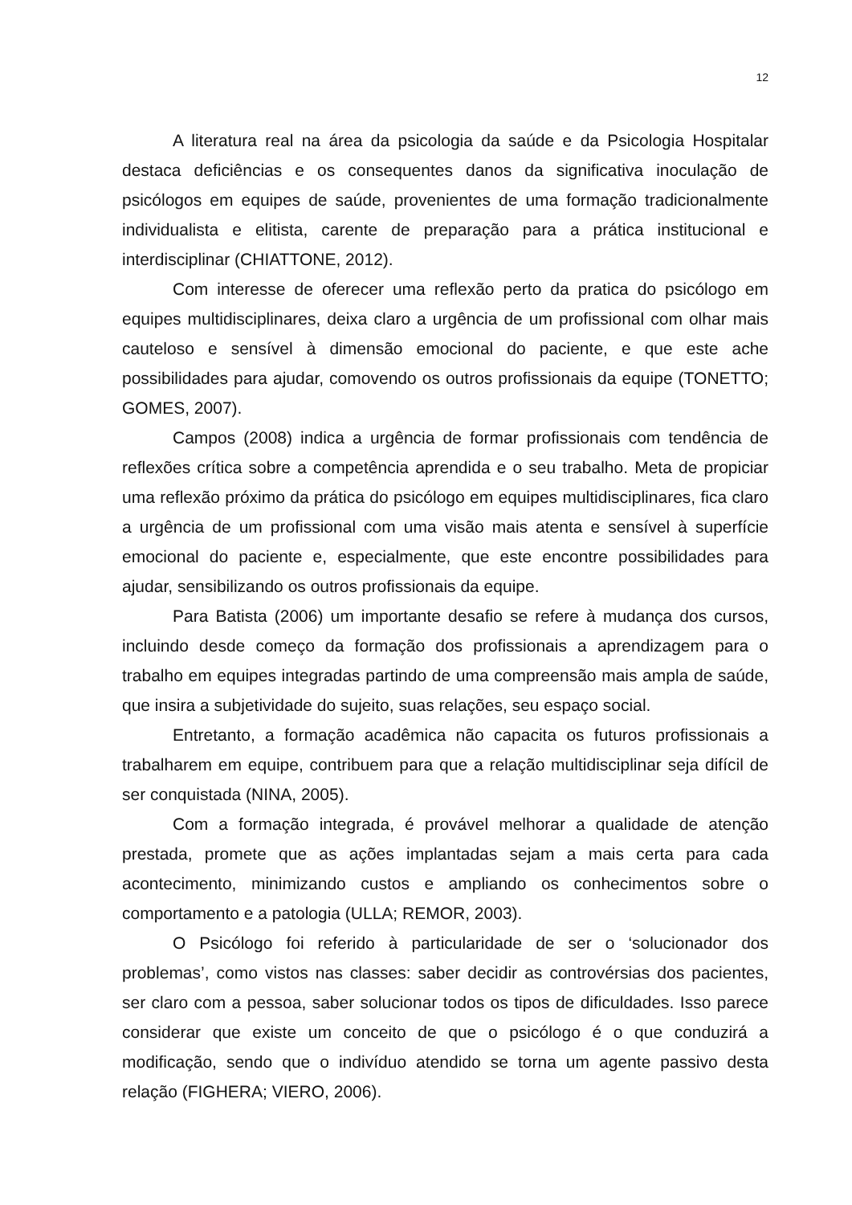12
A literatura real na área da psicologia da saúde e da Psicologia Hospitalar destaca deficiências e os consequentes danos da significativa inoculação de psicólogos em equipes de saúde, provenientes de uma formação tradicionalmente individualista e elitista, carente de preparação para a prática institucional e interdisciplinar (CHIATTONE, 2012).
Com interesse de oferecer uma reflexão perto da pratica do psicólogo em equipes multidisciplinares, deixa claro a urgência de um profissional com olhar mais cauteloso e sensível à dimensão emocional do paciente, e que este ache possibilidades para ajudar, comovendo os outros profissionais da equipe (TONETTO; GOMES, 2007).
Campos (2008) indica a urgência de formar profissionais com tendência de reflexões crítica sobre a competência aprendida e o seu trabalho. Meta de propiciar uma reflexão próximo da prática do psicólogo em equipes multidisciplinares, fica claro a urgência de um profissional com uma visão mais atenta e sensível à superfície emocional do paciente e, especialmente, que este encontre possibilidades para ajudar, sensibilizando os outros profissionais da equipe.
Para Batista (2006) um importante desafio se refere à mudança dos cursos, incluindo desde começo da formação dos profissionais a aprendizagem para o trabalho em equipes integradas partindo de uma compreensão mais ampla de saúde, que insira a subjetividade do sujeito, suas relações, seu espaço social.
Entretanto, a formação acadêmica não capacita os futuros profissionais a trabalharem em equipe, contribuem para que a relação multidisciplinar seja difícil de ser conquistada (NINA, 2005).
Com a formação integrada, é provável melhorar a qualidade de atenção prestada, promete que as ações implantadas sejam a mais certa para cada acontecimento, minimizando custos e ampliando os conhecimentos sobre o comportamento e a patologia (ULLA; REMOR, 2003).
O Psicólogo foi referido à particularidade de ser o ‘solucionador dos problemas’, como vistos nas classes: saber decidir as controvérsias dos pacientes, ser claro com a pessoa, saber solucionar todos os tipos de dificuldades. Isso parece considerar que existe um conceito de que o psicólogo é o que conduzirá a modificação, sendo que o indivíduo atendido se torna um agente passivo desta relação (FIGHERA; VIERO, 2006).